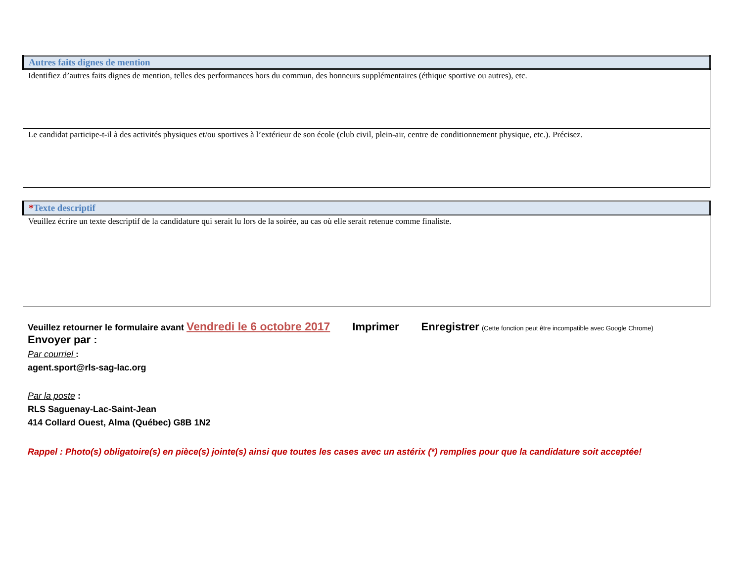| Autres faits dignes de mention |
| --- |
| Identifiez d’autres faits dignes de mention, telles des performances hors du commun, des honneurs supplémentaires (éthique sportive ou autres), etc. |
| Le candidat participe-t-il à des activités physiques et/ou sportives à l’extérieur de son école (club civil, plein-air, centre de conditionnement physique, etc.). Précisez. |
| * Texte descriptif |
| --- |
| Veuillez écrire un texte descriptif de la candidature qui serait lu lors de la soirée, au cas où elle serait retenue comme finaliste. |
Veuillez retourner le formulaire avant Vendredi le 6 octobre 2017 Imprimer Enregistrer (Cette fonction peut être incompatible avec Google Chrome)
Envoyer par :
Par courriel :
agent.sport@rls-sag-lac.org
Par la poste :
RLS Saguenay-Lac-Saint-Jean
414 Collard Ouest, Alma (Québec) G8B 1N2
Rappel : Photo(s) obligatoire(s) en pièce(s) jointe(s) ainsi que toutes les cases avec un astérix (*) remplies pour que la candidature soit acceptée!